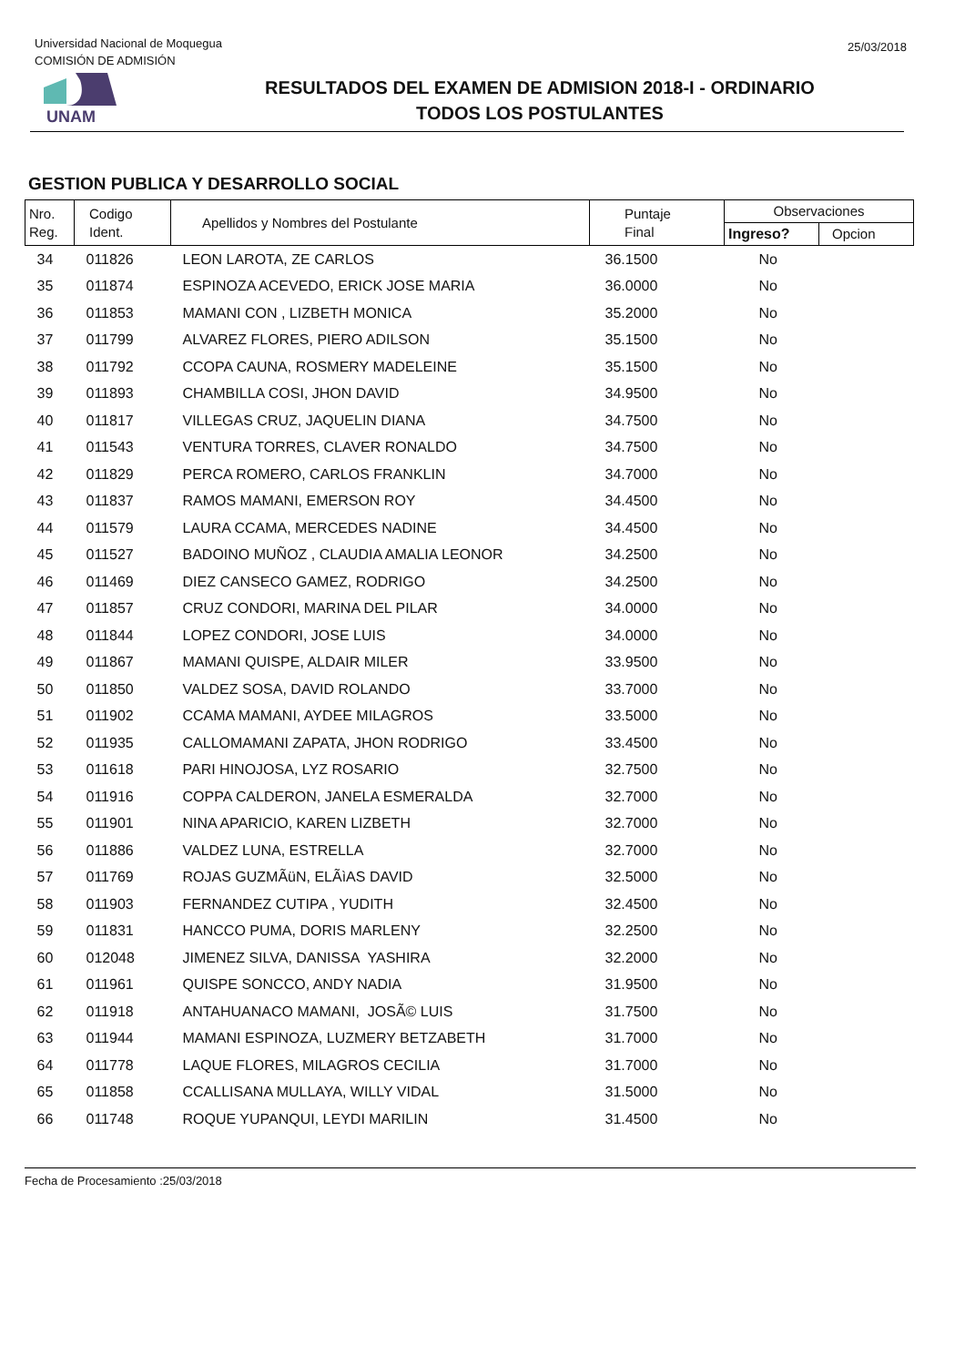Universidad Nacional de Moquegua
COMISIÓN DE ADMISIÓN
25/03/2018
UNAM
RESULTADOS DEL EXAMEN DE ADMISION 2018-I - ORDINARIO
TODOS LOS POSTULANTES
GESTION PUBLICA Y DESARROLLO SOCIAL
| Nro. Reg. | Codigo Ident. | Apellidos y Nombres del Postulante | Puntaje Final | Observaciones | |
| --- | --- | --- | --- | --- | --- |
| | | | | Ingreso? | Opcion |
| 34 | 011826 | LEON LAROTA, ZE CARLOS | 36.1500 | No | |
| 35 | 011874 | ESPINOZA ACEVEDO, ERICK JOSE MARIA | 36.0000 | No | |
| 36 | 011853 | MAMANI CON , LIZBETH MONICA | 35.2000 | No | |
| 37 | 011799 | ALVAREZ FLORES, PIERO ADILSON | 35.1500 | No | |
| 38 | 011792 | CCOPA CAUNA, ROSMERY MADELEINE | 35.1500 | No | |
| 39 | 011893 | CHAMBILLA COSI, JHON DAVID | 34.9500 | No | |
| 40 | 011817 | VILLEGAS CRUZ, JAQUELIN DIANA | 34.7500 | No | |
| 41 | 011543 | VENTURA TORRES, CLAVER RONALDO | 34.7500 | No | |
| 42 | 011829 | PERCA ROMERO, CARLOS FRANKLIN | 34.7000 | No | |
| 43 | 011837 | RAMOS MAMANI, EMERSON ROY | 34.4500 | No | |
| 44 | 011579 | LAURA CCAMA, MERCEDES NADINE | 34.4500 | No | |
| 45 | 011527 | BADOINO MUÑOZ , CLAUDIA AMALIA LEONOR | 34.2500 | No | |
| 46 | 011469 | DIEZ CANSECO GAMEZ, RODRIGO | 34.2500 | No | |
| 47 | 011857 | CRUZ CONDORI, MARINA DEL PILAR | 34.0000 | No | |
| 48 | 011844 | LOPEZ CONDORI, JOSE LUIS | 34.0000 | No | |
| 49 | 011867 | MAMANI QUISPE, ALDAIR MILER | 33.9500 | No | |
| 50 | 011850 | VALDEZ SOSA, DAVID ROLANDO | 33.7000 | No | |
| 51 | 011902 | CCAMA MAMANI, AYDEE MILAGROS | 33.5000 | No | |
| 52 | 011935 | CALLOMAMANI ZAPATA, JHON RODRIGO | 33.4500 | No | |
| 53 | 011618 | PARI HINOJOSA, LYZ ROSARIO | 32.7500 | No | |
| 54 | 011916 | COPPA CALDERON, JANELA ESMERALDA | 32.7000 | No | |
| 55 | 011901 | NINA APARICIO, KAREN LIZBETH | 32.7000 | No | |
| 56 | 011886 | VALDEZ LUNA, ESTRELLA | 32.7000 | No | |
| 57 | 011769 | ROJAS GUZMÃüN, ELÃìAS DAVID | 32.5000 | No | |
| 58 | 011903 | FERNANDEZ CUTIPA , YUDITH | 32.4500 | No | |
| 59 | 011831 | HANCCO PUMA, DORIS MARLENY | 32.2500 | No | |
| 60 | 012048 | JIMENEZ SILVA, DANISSA YASHIRA | 32.2000 | No | |
| 61 | 011961 | QUISPE SONCCO, ANDY NADIA | 31.9500 | No | |
| 62 | 011918 | ANTAHUANACO MAMANI, JOSÃ© LUIS | 31.7500 | No | |
| 63 | 011944 | MAMANI ESPINOZA, LUZMERY BETZABETH | 31.7000 | No | |
| 64 | 011778 | LAQUE FLORES, MILAGROS CECILIA | 31.7000 | No | |
| 65 | 011858 | CCALLISANA MULLAYA, WILLY VIDAL | 31.5000 | No | |
| 66 | 011748 | ROQUE YUPANQUI, LEYDI MARILIN | 31.4500 | No | |
Fecha de Procesamiento :25/03/2018